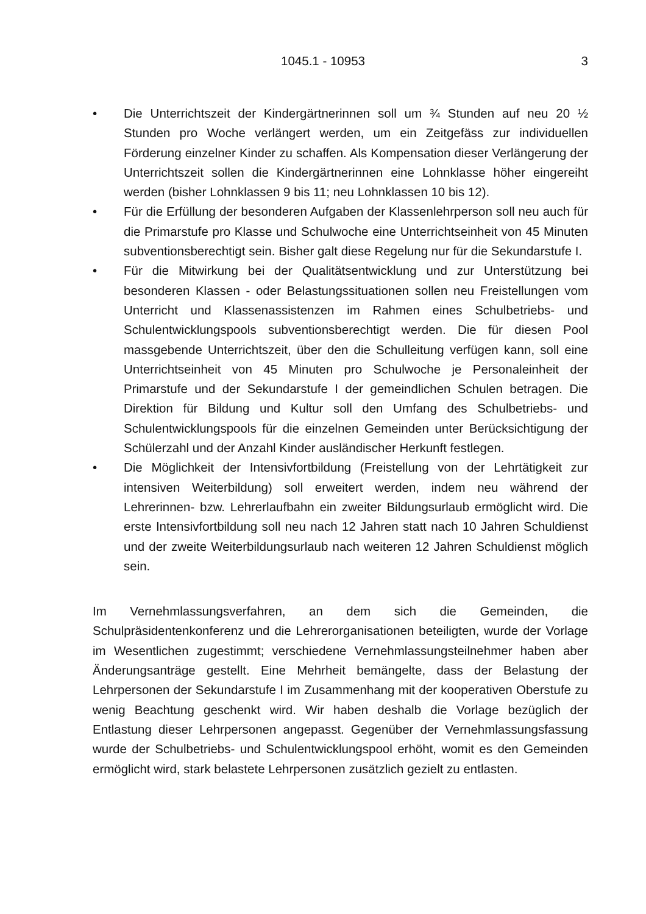1045.1 - 10953 3
• Die Unterrichtszeit der Kindergärtnerinnen soll um ¾ Stunden auf neu 20 ½ Stunden pro Woche verlängert werden, um ein Zeitgefäss zur individuellen Förderung einzelner Kinder zu schaffen. Als Kompensation dieser Verlängerung der Unterrichtszeit sollen die Kindergärtnerinnen eine Lohnklasse höher eingereiht werden (bisher Lohnklassen 9 bis 11; neu Lohnklassen 10 bis 12).
• Für die Erfüllung der besonderen Aufgaben der Klassenlehrperson soll neu auch für die Primarstufe pro Klasse und Schulwoche eine Unterrichtseinheit von 45 Minuten subventionsberechtigt sein. Bisher galt diese Regelung nur für die Sekundarstufe I.
• Für die Mitwirkung bei der Qualitätsentwicklung und zur Unterstützung bei besonderen Klassen - oder Belastungssituationen sollen neu Freistellungen vom Unterricht und Klassenassistenzen im Rahmen eines Schulbetriebs- und Schulentwicklungspools subventionsberechtigt werden. Die für diesen Pool massgebende Unterrichtszeit, über den die Schulleitung verfügen kann, soll eine Unterrichtseinheit von 45 Minuten pro Schulwoche je Personaleinheit der Primarstufe und der Sekundarstufe I der gemeindlichen Schulen betragen. Die Direktion für Bildung und Kultur soll den Umfang des Schulbetriebs- und Schulentwicklungspools für die einzelnen Gemeinden unter Berücksichtigung der Schülerzahl und der Anzahl Kinder ausländischer Herkunft festlegen.
• Die Möglichkeit der Intensivfortbildung (Freistellung von der Lehrtätigkeit zur intensiven Weiterbildung) soll erweitert werden, indem neu während der Lehrerinnen- bzw. Lehrerlaufbahn ein zweiter Bildungsurlaub ermöglicht wird. Die erste Intensivfortbildung soll neu nach 12 Jahren statt nach 10 Jahren Schuldienst und der zweite Weiterbildungsurlaub nach weiteren 12 Jahren Schuldienst möglich sein.
Im Vernehmlassungsverfahren, an dem sich die Gemeinden, die Schulpräsidentenkonferenz und die Lehrerorganisationen beteiligten, wurde der Vorlage im Wesentlichen zugestimmt; verschiedene Vernehmlassungsteilnehmer haben aber Änderungsanträge gestellt. Eine Mehrheit bemängelte, dass der Belastung der Lehrpersonen der Sekundarstufe I im Zusammenhang mit der kooperativen Oberstufe zu wenig Beachtung geschenkt wird. Wir haben deshalb die Vorlage bezüglich der Entlastung dieser Lehrpersonen angepasst. Gegenüber der Vernehmlassungsfassung wurde der Schulbetriebs- und Schulentwicklungspool erhöht, womit es den Gemeinden ermöglicht wird, stark belastete Lehrpersonen zusätzlich gezielt zu entlasten.